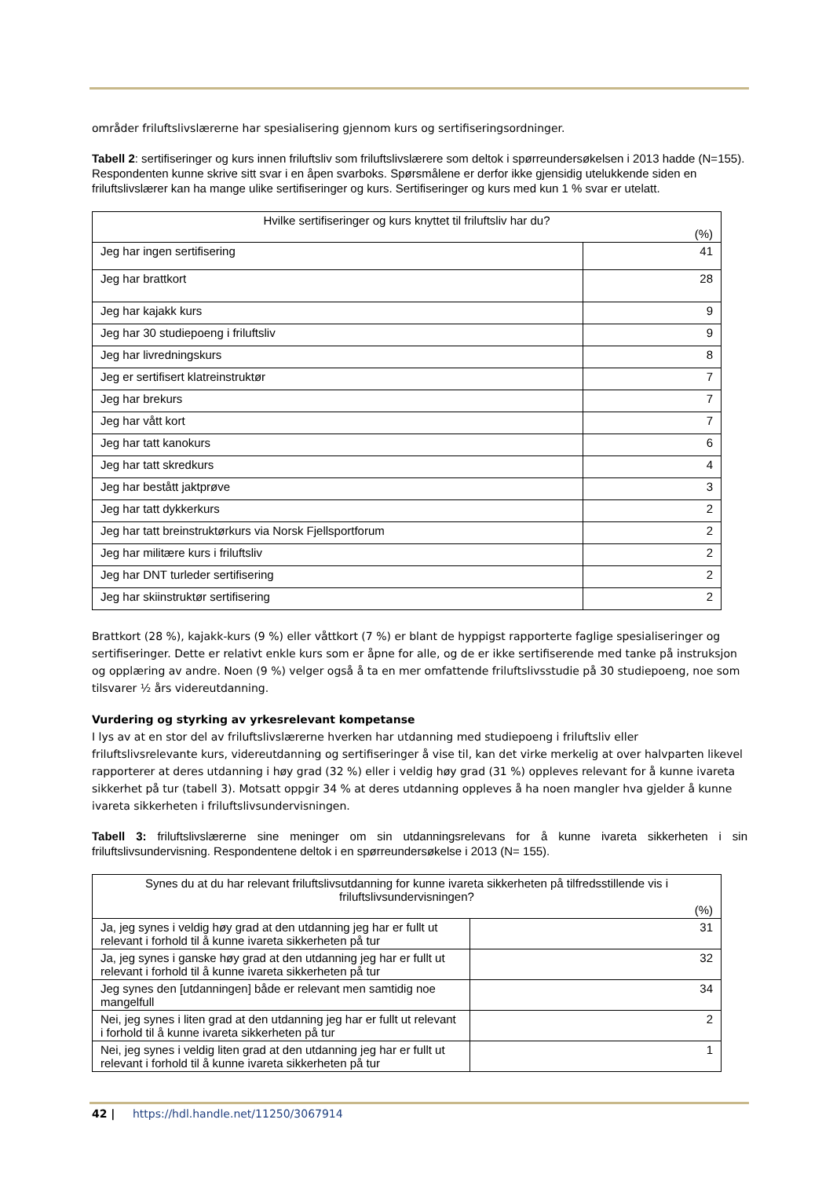områder friluftslivslærerne har spesialisering gjennom kurs og sertifiseringsordninger.
Tabell 2: sertifiseringer og kurs innen friluftsliv som friluftslivslærere som deltok i spørreundersøkelsen i 2013 hadde (N=155). Respondenten kunne skrive sitt svar i en åpen svarboks. Spørsmålene er derfor ikke gjensidig utelukkende siden en friluftslivslærer kan ha mange ulike sertifiseringer og kurs. Sertifiseringer og kurs med kun 1 % svar er utelatt.
| Hvilke sertifiseringer og kurs knyttet til friluftsliv har du? (%) | |
| --- | --- |
| Jeg har ingen sertifisering | 41 |
| Jeg har brattkort | 28 |
| Jeg har kajakk kurs | 9 |
| Jeg har 30 studiepoeng i friluftsliv | 9 |
| Jeg har livredningskurs | 8 |
| Jeg er sertifisert klatreinstruktør | 7 |
| Jeg har brekurs | 7 |
| Jeg har vått kort | 7 |
| Jeg har tatt kanokurs | 6 |
| Jeg har tatt skredkurs | 4 |
| Jeg har bestått jaktprøve | 3 |
| Jeg har tatt dykkerkurs | 2 |
| Jeg har tatt breinstruktørkurs via Norsk Fjellsportforum | 2 |
| Jeg har militære kurs i friluftsliv | 2 |
| Jeg har DNT turleder sertifisering | 2 |
| Jeg har skiinstruktør sertifisering | 2 |
Brattkort (28 %), kajakk-kurs (9 %) eller våttkort (7 %) er blant de hyppigst rapporterte faglige spesialiseringer og sertifiseringer. Dette er relativt enkle kurs som er åpne for alle, og de er ikke sertifiserende med tanke på instruksjon og opplæring av andre. Noen (9 %) velger også å ta en mer omfattende friluftslivsstudie på 30 studiepoeng, noe som tilsvarer ½ års videreutdanning.
Vurdering og styrking av yrkesrelevant kompetanse
I lys av at en stor del av friluftslivslærerne hverken har utdanning med studiepoeng i friluftsliv eller friluftslivsrelevante kurs, videreutdanning og sertifiseringer å vise til, kan det virke merkelig at over halvparten likevel rapporterer at deres utdanning i høy grad (32 %) eller i veldig høy grad (31 %) oppleves relevant for å kunne ivareta sikkerhet på tur (tabell 3). Motsatt oppgir 34 % at deres utdanning oppleves å ha noen mangler hva gjelder å kunne ivareta sikkerheten i friluftslivsundervisningen.
Tabell 3: friluftslivslærerne sine meninger om sin utdanningsrelevans for å kunne ivareta sikkerheten i sin friluftslivsundervisning. Respondentene deltok i en spørreundersøkelse i 2013 (N= 155).
| Synes du at du har relevant friluftslivsutdanning for kunne ivareta sikkerheten på tilfredsstillende vis i friluftslivsundervisningen? (%) | |
| --- | --- |
| Ja, jeg synes i veldig høy grad at den utdanning jeg har er fullt ut relevant i forhold til å kunne ivareta sikkerheten på tur | 31 |
| Ja, jeg synes i ganske høy grad at den utdanning jeg har er fullt ut relevant i forhold til å kunne ivareta sikkerheten på tur | 32 |
| Jeg synes den [utdanningen] både er relevant men samtidig noe mangelfull | 34 |
| Nei, jeg synes i liten grad at den utdanning jeg har er fullt ut relevant i forhold til å kunne ivareta sikkerheten på tur | 2 |
| Nei, jeg synes i veldig liten grad at den utdanning jeg har er fullt ut relevant i forhold til å kunne ivareta sikkerheten på tur | 1 |
42 | https://hdl.handle.net/11250/3067914